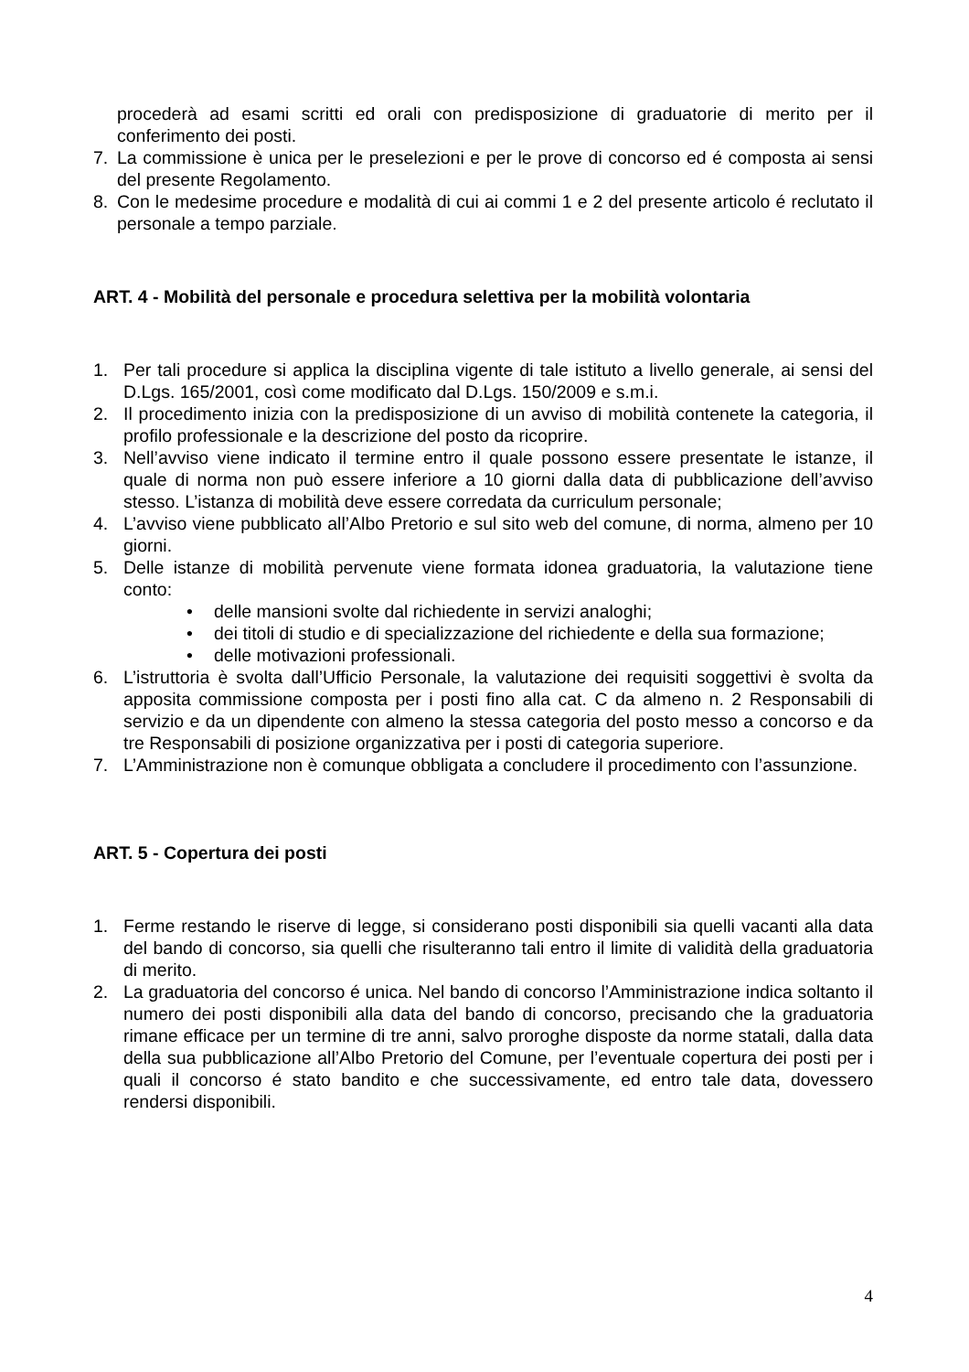procederà ad esami scritti ed orali con predisposizione di graduatorie di merito per il conferimento dei posti.
7. La commissione è unica per le preselezioni e per le prove di concorso ed é composta ai sensi del presente Regolamento.
8. Con le medesime procedure e modalità di cui ai commi 1 e 2 del presente articolo é reclutato il personale a tempo parziale.
ART. 4 - Mobilità del personale e procedura selettiva per la mobilità volontaria
1. Per tali procedure si applica la disciplina vigente di tale istituto a livello generale, ai sensi del D.Lgs. 165/2001, così come modificato dal D.Lgs. 150/2009 e s.m.i.
2. Il procedimento inizia con la predisposizione di un avviso di mobilità contenete la categoria, il profilo professionale e la descrizione del posto da ricoprire.
3. Nell’avviso viene indicato il termine entro il quale possono essere presentate le istanze, il quale di norma non può essere inferiore a 10 giorni dalla data di pubblicazione dell’avviso stesso. L’istanza di mobilità deve essere corredata da curriculum personale;
4. L’avviso viene pubblicato all’Albo Pretorio e sul sito web del comune, di norma, almeno per 10 giorni.
5. Delle istanze di mobilità pervenute viene formata idonea graduatoria, la valutazione tiene conto:
• delle mansioni svolte dal richiedente in servizi analoghi;
• dei titoli di studio e di specializzazione del richiedente e della sua formazione;
• delle motivazioni professionali.
6. L’istruttoria è svolta dall’Ufficio Personale, la valutazione dei requisiti soggettivi è svolta da apposita commissione composta per i posti fino alla cat. C da almeno n. 2 Responsabili di servizio e da un dipendente con almeno la stessa categoria del posto messo a concorso e da tre Responsabili di posizione organizzativa per i posti di categoria superiore.
7. L’Amministrazione non è comunque obbligata a concludere il procedimento con l’assunzione.
ART. 5 - Copertura dei posti
1. Ferme restando le riserve di legge, si considerano posti disponibili sia quelli vacanti alla data del bando di concorso, sia quelli che risulteranno tali entro il limite di validità della graduatoria di merito.
2. La graduatoria del concorso é unica. Nel bando di concorso l’Amministrazione indica soltanto il numero dei posti disponibili alla data del bando di concorso, precisando che la graduatoria rimane efficace per un termine di tre anni, salvo proroghe disposte da norme statali, dalla data della sua pubblicazione all’Albo Pretorio del Comune, per l’eventuale copertura dei posti per i quali il concorso é stato bandito e che successivamente, ed entro tale data, dovessero rendersi disponibili.
4